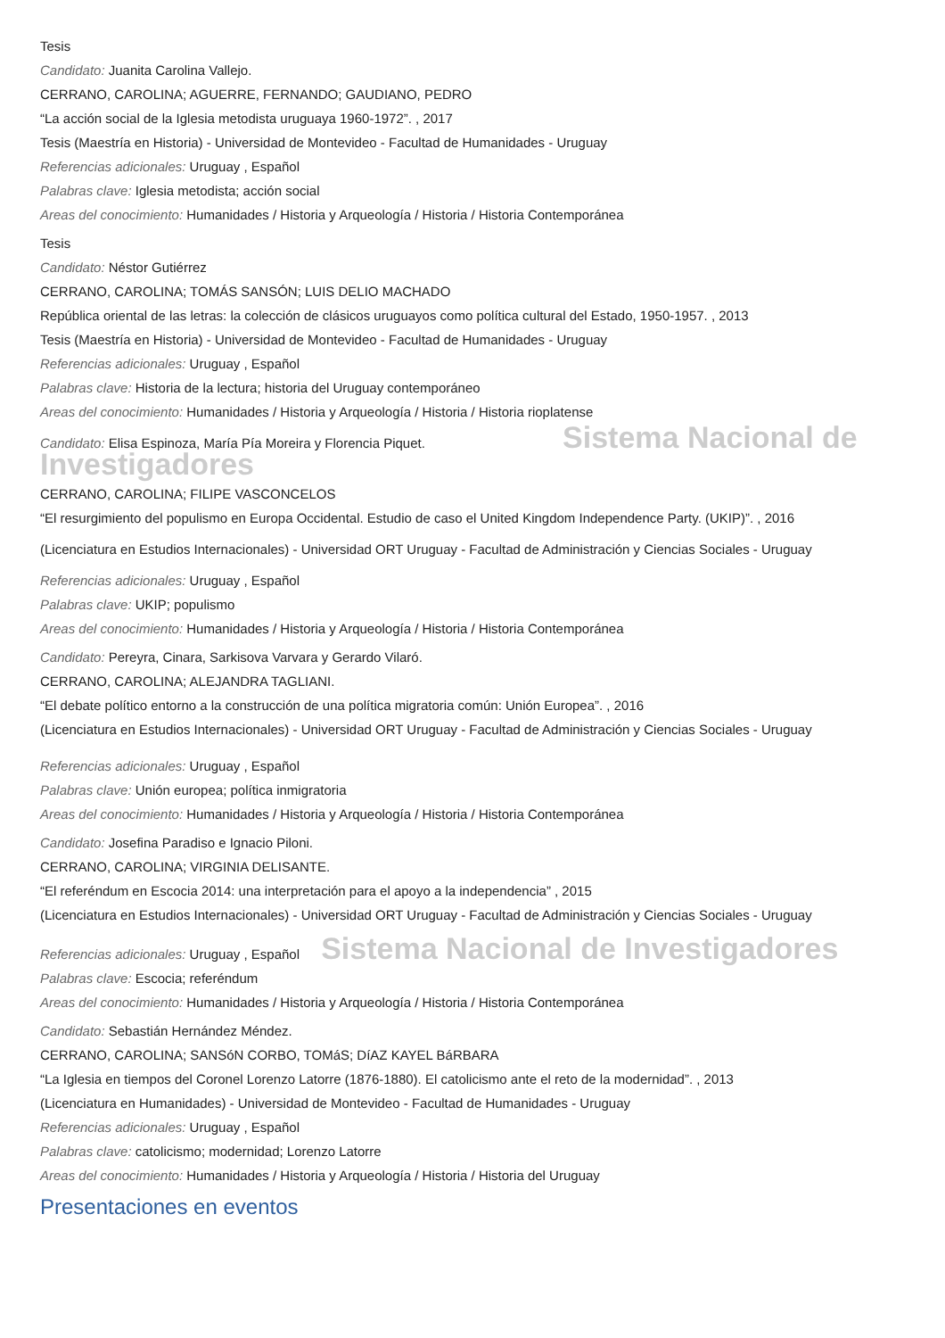Tesis
Candidato: Juanita Carolina Vallejo.
CERRANO, CAROLINA; AGUERRE, FERNANDO; GAUDIANO, PEDRO
“La acción social de la Iglesia metodista uruguaya 1960-1972”. , 2017
Tesis (Maestría en Historia) - Universidad de Montevideo - Facultad de Humanidades - Uruguay
Referencias adicionales: Uruguay , Español
Palabras clave: Iglesia metodista; acción social
Areas del conocimiento: Humanidades / Historia y Arqueología / Historia / Historia Contemporánea
Tesis
Candidato: Néstor Gutiérrez
CERRANO, CAROLINA; TOMÁS SANSÓN; LUIS DELIO MACHADO
República oriental de las letras: la colección de clásicos uruguayos como política cultural del Estado, 1950-1957. , 2013
Tesis (Maestría en Historia) - Universidad de Montevideo - Facultad de Humanidades - Uruguay
Referencias adicionales: Uruguay , Español
Palabras clave: Historia de la lectura; historia del Uruguay contemporáneo
Areas del conocimiento: Humanidades / Historia y Arqueología / Historia / Historia rioplatense
Candidato: Elisa Espinoza, María Pía Moreira y Florencia Piquet. Sistema Nacional de Investigadores
CERRANO, CAROLINA; FILIPE VASCONCELOS
“El resurgimiento del populismo en Europa Occidental. Estudio de caso el United Kingdom Independence Party. (UKIP)”. , 2016
(Licenciatura en Estudios Internacionales) - Universidad ORT Uruguay - Facultad de Administración y Ciencias Sociales - Uruguay
Referencias adicionales: Uruguay , Español
Palabras clave: UKIP; populismo
Areas del conocimiento: Humanidades / Historia y Arqueología / Historia / Historia Contemporánea
Candidato: Pereyra, Cinara, Sarkisova Varvara y Gerardo Vilaró.
CERRANO, CAROLINA; ALEJANDRA TAGLIANI.
“El debate político entorno a la construcción de una política migratoria común: Unión Europea”. , 2016
(Licenciatura en Estudios Internacionales) - Universidad ORT Uruguay - Facultad de Administración y Ciencias Sociales - Uruguay
Referencias adicionales: Uruguay , Español
Palabras clave: Unión europea; política inmigratoria
Areas del conocimiento: Humanidades / Historia y Arqueología / Historia / Historia Contemporánea
Candidato: Josefina Paradiso e Ignacio Piloni.
CERRANO, CAROLINA; VIRGINIA DELISANTE.
“El referéndum en Escocia 2014: una interpretación para el apoyo a la independencia” , 2015
(Licenciatura en Estudios Internacionales) - Universidad ORT Uruguay - Facultad de Administración y Ciencias Sociales - Uruguay
Referencias adicionales: Uruguay , Español Sistema Nacional de Investigadores
Palabras clave: Escocia; referéndum
Areas del conocimiento: Humanidades / Historia y Arqueología / Historia / Historia Contemporánea
Candidato: Sebastián Hernández Méndez.
CERRANO, CAROLINA; SANSóN CORBO, TOMáS; DíAZ KAYEL BáRBARA
“La Iglesia en tiempos del Coronel Lorenzo Latorre (1876-1880). El catolicismo ante el reto de la modernidad”. , 2013
(Licenciatura en Humanidades) - Universidad de Montevideo - Facultad de Humanidades - Uruguay
Referencias adicionales: Uruguay , Español
Palabras clave: catolicismo; modernidad; Lorenzo Latorre
Areas del conocimiento: Humanidades / Historia y Arqueología / Historia / Historia del Uruguay
Presentaciones en eventos